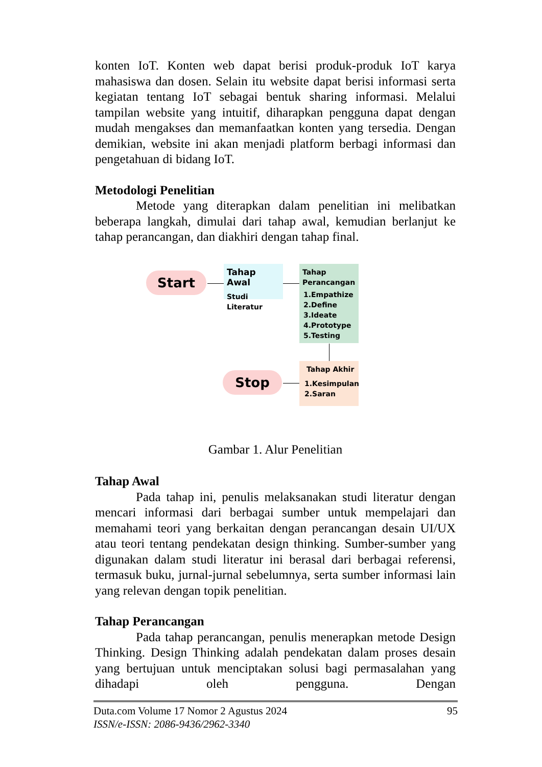konten IoT. Konten web dapat berisi produk-produk IoT karya mahasiswa dan dosen. Selain itu website dapat berisi informasi serta kegiatan tentang IoT sebagai bentuk sharing informasi. Melalui tampilan website yang intuitif, diharapkan pengguna dapat dengan mudah mengakses dan memanfaatkan konten yang tersedia. Dengan demikian, website ini akan menjadi platform berbagi informasi dan pengetahuan di bidang IoT.
Metodologi Penelitian
Metode yang diterapkan dalam penelitian ini melibatkan beberapa langkah, dimulai dari tahap awal, kemudian berlanjut ke tahap perancangan, dan diakhiri dengan tahap final.
Start
Tahap Awal
Studi Literatur
Tahap
Perancangan
1.Empathize
2.Define
3.Ideate
4.Prototype
5.Testing
Tahap Akhir
1.Kesimpulan
2.Saran
Stop
Gambar 1. Alur Penelitian
Tahap Awal
Pada tahap ini, penulis melaksanakan studi literatur dengan mencari informasi dari berbagai sumber untuk mempelajari dan memahami teori yang berkaitan dengan perancangan desain UI/UX atau teori tentang pendekatan design thinking. Sumber-sumber yang digunakan dalam studi literatur ini berasal dari berbagai referensi, termasuk buku, jurnal-jurnal sebelumnya, serta sumber informasi lain yang relevan dengan topik penelitian.
Tahap Perancangan
Pada tahap perancangan, penulis menerapkan metode Design Thinking. Design Thinking adalah pendekatan dalam proses desain yang bertujuan untuk menciptakan solusi bagi permasalahan yang dihadapi oleh pengguna. Dengan
Duta.com Volume 17 Nomor 2 Agustus 2024 95
ISSN/e-ISSN: 2086-9436/2962-3340